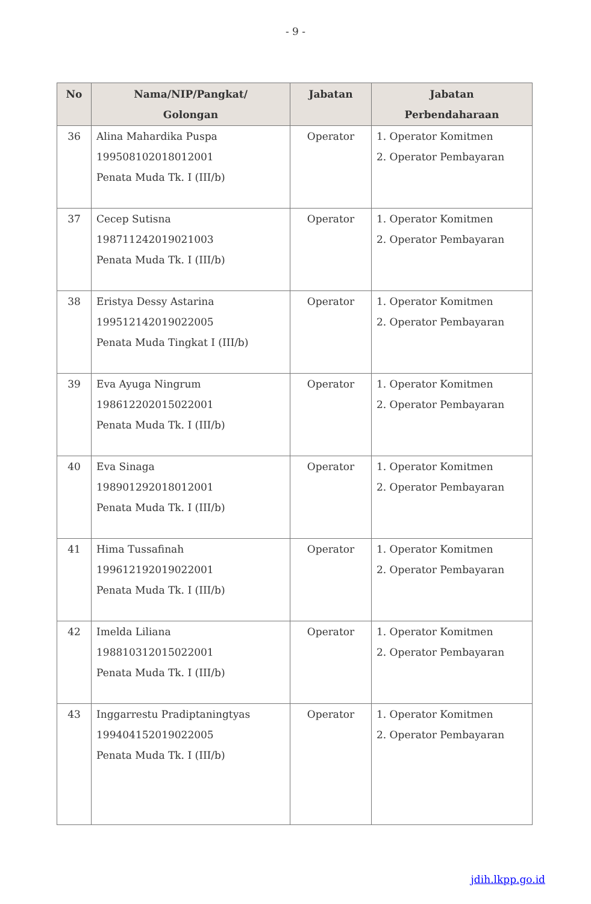- 9 -
| No | Nama/NIP/Pangkat/ Golongan | Jabatan | Jabatan Perbendaharaan |
| --- | --- | --- | --- |
| 36 | Alina Mahardika Puspa 199508102018012001 Penata Muda Tk. I (III/b) | Operator | 1. Operator Komitmen 2. Operator Pembayaran |
| 37 | Cecep Sutisna 198711242019021003 Penata Muda Tk. I (III/b) | Operator | 1. Operator Komitmen 2. Operator Pembayaran |
| 38 | Eristya Dessy Astarina 199512142019022005 Penata Muda Tingkat I (III/b) | Operator | 1. Operator Komitmen 2. Operator Pembayaran |
| 39 | Eva Ayuga Ningrum 198612202015022001 Penata Muda Tk. I (III/b) | Operator | 1. Operator Komitmen 2. Operator Pembayaran |
| 40 | Eva Sinaga 198901292018012001 Penata Muda Tk. I (III/b) | Operator | 1. Operator Komitmen 2. Operator Pembayaran |
| 41 | Hima Tussafinah 199612192019022001 Penata Muda Tk. I (III/b) | Operator | 1. Operator Komitmen 2. Operator Pembayaran |
| 42 | Imelda Liliana 198810312015022001 Penata Muda Tk. I (III/b) | Operator | 1. Operator Komitmen 2. Operator Pembayaran |
| 43 | Inggarrestu Pradiptaningtyas 199404152019022005 Penata Muda Tk. I (III/b) | Operator | 1. Operator Komitmen 2. Operator Pembayaran |
jdih.lkpp.go.id